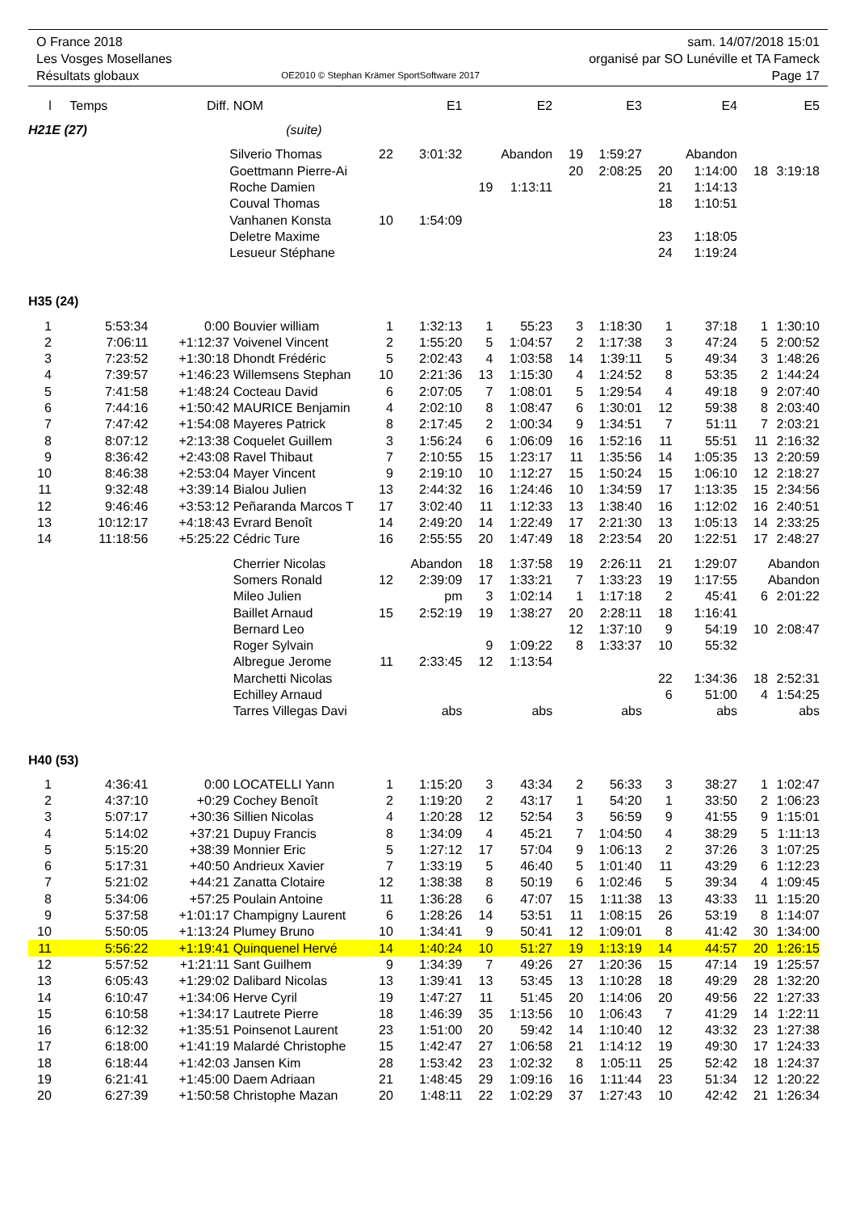O France 2018
Les Vosges Mosellanes
Résultats globaux
OE2010 © Stephan Krämer SportSoftware 2017
sam. 14/07/2018 15:01
organisé par SO Lunéville et TA Fameck
Page 17
| l | Temps | Diff. | NOM | | E1 | | E2 | | E3 | | E4 | | E5 |
| --- | --- | --- | --- | --- | --- | --- | --- | --- | --- | --- | --- | --- | --- |
| H21E (27) | | | (suite) | | | | | | | | | | |
| | | | Silverio Thomas | 22 | 3:01:32 | | Abandon | 19 | 1:59:27 | | Abandon | | |
| | | | Goettmann Pierre-Ai | | | | | 20 | 2:08:25 | 20 | 1:14:00 | 18 | 3:19:18 |
| | | | Roche Damien | | | 19 | 1:13:11 | | | 21 | 1:14:13 | | |
| | | | Couval Thomas | | | | | | | 18 | 1:10:51 | | |
| | | | Vanhanen Konsta | 10 | 1:54:09 | | | | | | | | |
| | | | Deletre Maxime | | | | | | | 23 | 1:18:05 | | |
| | | | Lesueur Stéphane | | | | | | | 24 | 1:19:24 | | |
| H35 (24) | | | | | | | | | | | | | |
| 1 | 5:53:34 | 0:00 | Bouvier william | 1 | 1:32:13 | 1 | 55:23 | 3 | 1:18:30 | 1 | 37:18 | 1 | 1:30:10 |
| 2 | 7:06:11 | +1:12:37 | Voivenel Vincent | 2 | 1:55:20 | 5 | 1:04:57 | 2 | 1:17:38 | 3 | 47:24 | 5 | 2:00:52 |
| 3 | 7:23:52 | +1:30:18 | Dhondt Frédéric | 5 | 2:02:43 | 4 | 1:03:58 | 14 | 1:39:11 | 5 | 49:34 | 3 | 1:48:26 |
| 4 | 7:39:57 | +1:46:23 | Willemsens Stephan | 10 | 2:21:36 | 13 | 1:15:30 | 4 | 1:24:52 | 8 | 53:35 | 2 | 1:44:24 |
| 5 | 7:41:58 | +1:48:24 | Cocteau David | 6 | 2:07:05 | 7 | 1:08:01 | 5 | 1:29:54 | 4 | 49:18 | 9 | 2:07:40 |
| 6 | 7:44:16 | +1:50:42 | MAURICE Benjamin | 4 | 2:02:10 | 8 | 1:08:47 | 6 | 1:30:01 | 12 | 59:38 | 8 | 2:03:40 |
| 7 | 7:47:42 | +1:54:08 | Mayeres Patrick | 8 | 2:17:45 | 2 | 1:00:34 | 9 | 1:34:51 | 7 | 51:11 | 7 | 2:03:21 |
| 8 | 8:07:12 | +2:13:38 | Coquelet Guillem | 3 | 1:56:24 | 6 | 1:06:09 | 16 | 1:52:16 | 11 | 55:51 | 11 | 2:16:32 |
| 9 | 8:36:42 | +2:43:08 | Ravel Thibaut | 7 | 2:10:55 | 15 | 1:23:17 | 11 | 1:35:56 | 14 | 1:05:35 | 13 | 2:20:59 |
| 10 | 8:46:38 | +2:53:04 | Mayer Vincent | 9 | 2:19:10 | 10 | 1:12:27 | 15 | 1:50:24 | 15 | 1:06:10 | 12 | 2:18:27 |
| 11 | 9:32:48 | +3:39:14 | Bialou Julien | 13 | 2:44:32 | 16 | 1:24:46 | 10 | 1:34:59 | 17 | 1:13:35 | 15 | 2:34:56 |
| 12 | 9:46:46 | +3:53:12 | Peñaranda Marcos T | 17 | 3:02:40 | 11 | 1:12:33 | 13 | 1:38:40 | 16 | 1:12:02 | 16 | 2:40:51 |
| 13 | 10:12:17 | +4:18:43 | Evrard Benoît | 14 | 2:49:20 | 14 | 1:22:49 | 17 | 2:21:30 | 13 | 1:05:13 | 14 | 2:33:25 |
| 14 | 11:18:56 | +5:25:22 | Cédric Ture | 16 | 2:55:55 | 20 | 1:47:49 | 18 | 2:23:54 | 20 | 1:22:51 | 17 | 2:48:27 |
| | | | Cherrier Nicolas | | Abandon | 18 | 1:37:58 | 19 | 2:26:11 | 21 | 1:29:07 | | Abandon |
| | | | Somers Ronald | 12 | 2:39:09 | 17 | 1:33:21 | 7 | 1:33:23 | 19 | 1:17:55 | | Abandon |
| | | | Mileo Julien | | pm | 3 | 1:02:14 | 1 | 1:17:18 | 2 | 45:41 | 6 | 2:01:22 |
| | | | Baillet Arnaud | 15 | 2:52:19 | 19 | 1:38:27 | 20 | 2:28:11 | 18 | 1:16:41 | | |
| | | | Bernard Leo | | | | | 12 | 1:37:10 | 9 | 54:19 | 10 | 2:08:47 |
| | | | Roger Sylvain | | | 9 | 1:09:22 | 8 | 1:33:37 | 10 | 55:32 | | |
| | | | Albregue Jerome | 11 | 2:33:45 | 12 | 1:13:54 | | | | | | |
| | | | Marchetti Nicolas | | | | | | | 22 | 1:34:36 | 18 | 2:52:31 |
| | | | Echilley Arnaud | | | | | | | 6 | 51:00 | 4 | 1:54:25 |
| | | | Tarres Villegas Davi | | abs | | abs | | abs | | abs | | abs |
| H40 (53) | | | | | | | | | | | | | |
| 1 | 4:36:41 | 0:00 | LOCATELLI Yann | 1 | 1:15:20 | 3 | 43:34 | 2 | 56:33 | 3 | 38:27 | 1 | 1:02:47 |
| 2 | 4:37:10 | +0:29 | Cochey Benoît | 2 | 1:19:20 | 2 | 43:17 | 1 | 54:20 | 1 | 33:50 | 2 | 1:06:23 |
| 3 | 5:07:17 | +30:36 | Sillien Nicolas | 4 | 1:20:28 | 12 | 52:54 | 3 | 56:59 | 9 | 41:55 | 9 | 1:15:01 |
| 4 | 5:14:02 | +37:21 | Dupuy Francis | 8 | 1:34:09 | 4 | 45:21 | 7 | 1:04:50 | 4 | 38:29 | 5 | 1:11:13 |
| 5 | 5:15:20 | +38:39 | Monnier Eric | 5 | 1:27:12 | 17 | 57:04 | 9 | 1:06:13 | 2 | 37:26 | 3 | 1:07:25 |
| 6 | 5:17:31 | +40:50 | Andrieux Xavier | 7 | 1:33:19 | 5 | 46:40 | 5 | 1:01:40 | 11 | 43:29 | 6 | 1:12:23 |
| 7 | 5:21:02 | +44:21 | Zanatta Clotaire | 12 | 1:38:38 | 8 | 50:19 | 6 | 1:02:46 | 5 | 39:34 | 4 | 1:09:45 |
| 8 | 5:34:06 | +57:25 | Poulain Antoine | 11 | 1:36:28 | 6 | 47:07 | 15 | 1:11:38 | 13 | 43:33 | 11 | 1:15:20 |
| 9 | 5:37:58 | +1:01:17 | Champigny Laurent | 6 | 1:28:26 | 14 | 53:51 | 11 | 1:08:15 | 26 | 53:19 | 8 | 1:14:07 |
| 10 | 5:50:05 | +1:13:24 | Plumey Bruno | 10 | 1:34:41 | 9 | 50:41 | 12 | 1:09:01 | 8 | 41:42 | 30 | 1:34:00 |
| 11 | 5:56:22 | +1:19:41 | Quinquenel Hervé | 14 | 1:40:24 | 10 | 51:27 | 19 | 1:13:19 | 14 | 44:57 | 20 | 1:26:15 |
| 12 | 5:57:52 | +1:21:11 | Sant Guilhem | 9 | 1:34:39 | 7 | 49:26 | 27 | 1:20:36 | 15 | 47:14 | 19 | 1:25:57 |
| 13 | 6:05:43 | +1:29:02 | Dalibard Nicolas | 13 | 1:39:41 | 13 | 53:45 | 13 | 1:10:28 | 18 | 49:29 | 28 | 1:32:20 |
| 14 | 6:10:47 | +1:34:06 | Herve Cyril | 19 | 1:47:27 | 11 | 51:45 | 20 | 1:14:06 | 20 | 49:56 | 22 | 1:27:33 |
| 15 | 6:10:58 | +1:34:17 | Lautrete Pierre | 18 | 1:46:39 | 35 | 1:13:56 | 10 | 1:06:43 | 7 | 41:29 | 14 | 1:22:11 |
| 16 | 6:12:32 | +1:35:51 | Poinsenot Laurent | 23 | 1:51:00 | 20 | 59:42 | 14 | 1:10:40 | 12 | 43:32 | 23 | 1:27:38 |
| 17 | 6:18:00 | +1:41:19 | Malardé Christophe | 15 | 1:42:47 | 27 | 1:06:58 | 21 | 1:14:12 | 19 | 49:30 | 17 | 1:24:33 |
| 18 | 6:18:44 | +1:42:03 | Jansen Kim | 28 | 1:53:42 | 23 | 1:02:32 | 8 | 1:05:11 | 25 | 52:42 | 18 | 1:24:37 |
| 19 | 6:21:41 | +1:45:00 | Daem Adriaan | 21 | 1:48:45 | 29 | 1:09:16 | 16 | 1:11:44 | 23 | 51:34 | 12 | 1:20:22 |
| 20 | 6:27:39 | +1:50:58 | Christophe Mazan | 20 | 1:48:11 | 22 | 1:02:29 | 37 | 1:27:43 | 10 | 42:42 | 21 | 1:26:34 |